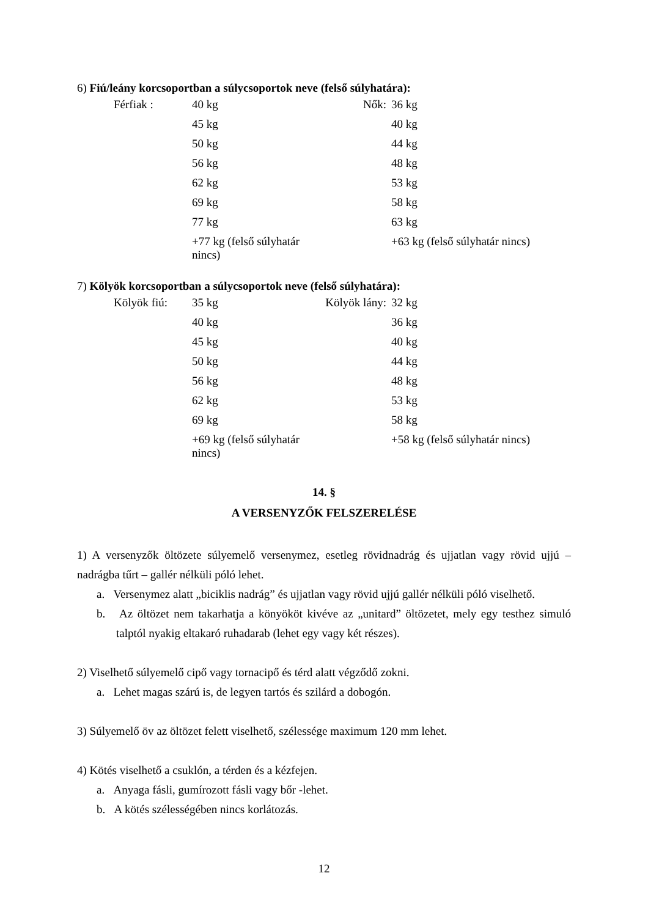6) Fiú/leány korcsoportban a súlycsoportok neve (felső súlyhatára):
| Férfiak : | 40 kg | Nők: | 36 kg |
| | 45 kg | | 40 kg |
| | 50 kg | | 44 kg |
| | 56 kg | | 48 kg |
| | 62 kg | | 53 kg |
| | 69 kg | | 58 kg |
| | 77 kg | | 63 kg |
| | +77 kg (felső súlyhatár nincs) | | +63 kg (felső súlyhatár nincs) |
7) Kölyök korcsoportban a súlycsoportok neve (felső súlyhatára):
| Kölyök fiú: | 35 kg | Kölyök lány: | 32 kg |
| | 40 kg | | 36 kg |
| | 45 kg | | 40 kg |
| | 50 kg | | 44 kg |
| | 56 kg | | 48 kg |
| | 62 kg | | 53 kg |
| | 69 kg | | 58 kg |
| | +69 kg (felső súlyhatár nincs) | | +58 kg (felső súlyhatár nincs) |
14. §
A VERSENYZŐK FELSZERELÉSE
1) A versenyzők öltözete súlyemelő versenymez, esetleg rövidnadrág és ujjatlan vagy rövid ujjú – nadrágba tűrt – gallér nélküli póló lehet.
a. Versenymez alatt „biciklis nadrág” és ujjatlan vagy rövid ujjú gallér nélküli póló viselhető.
b. Az öltözet nem takarhatja a könyököt kivéve az „unitard” öltözetet, mely egy testhez simuló talptól nyakig eltakaró ruhadarab (lehet egy vagy két részes).
2) Viselhető súlyemelő cipő vagy tornacipő és térd alatt végződő zokni.
a. Lehet magas szárú is, de legyen tartós és szilárd a dobogón.
3) Súlyemelő öv az öltözet felett viselhető, szélessége maximum 120 mm lehet.
4) Kötés viselhető a csuklón, a térden és a kézfejen.
a. Anyaga fásli, gumírozott fásli vagy bőr -lehet.
b. A kötés szélességében nincs korlátozás.
12